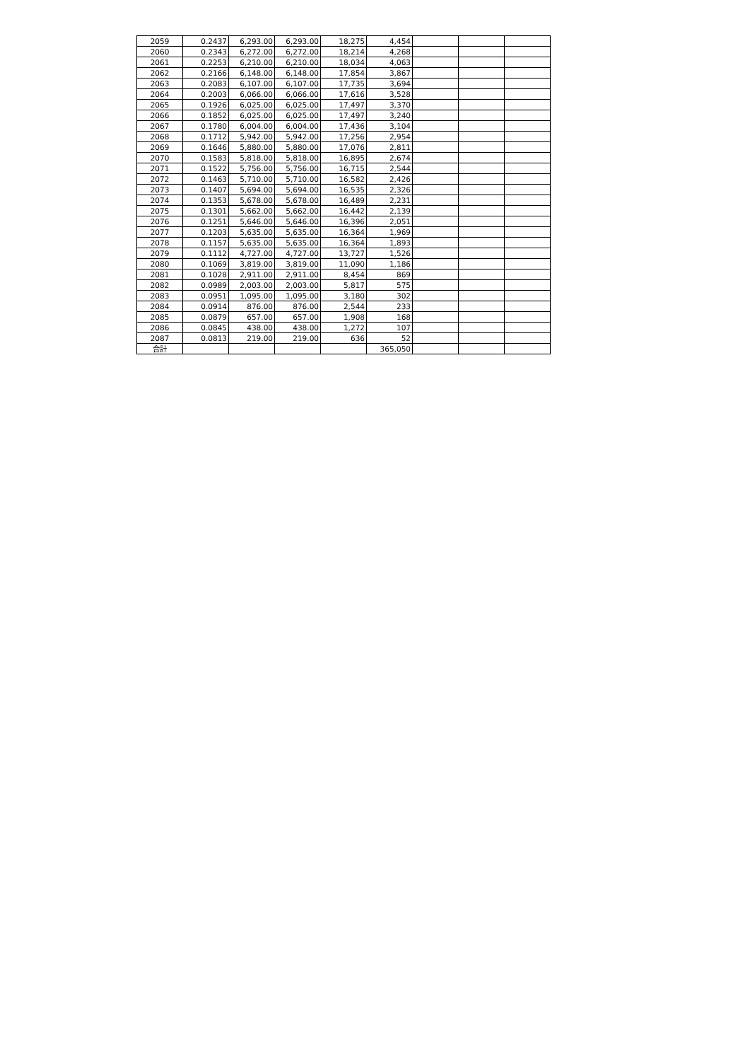| 2059 | 0.2437 | 6,293.00 | 6,293.00 | 18,275 | 4,454 | | | |
| 2060 | 0.2343 | 6,272.00 | 6,272.00 | 18,214 | 4,268 | | | |
| 2061 | 0.2253 | 6,210.00 | 6,210.00 | 18,034 | 4,063 | | | |
| 2062 | 0.2166 | 6,148.00 | 6,148.00 | 17,854 | 3,867 | | | |
| 2063 | 0.2083 | 6,107.00 | 6,107.00 | 17,735 | 3,694 | | | |
| 2064 | 0.2003 | 6,066.00 | 6,066.00 | 17,616 | 3,528 | | | |
| 2065 | 0.1926 | 6,025.00 | 6,025.00 | 17,497 | 3,370 | | | |
| 2066 | 0.1852 | 6,025.00 | 6,025.00 | 17,497 | 3,240 | | | |
| 2067 | 0.1780 | 6,004.00 | 6,004.00 | 17,436 | 3,104 | | | |
| 2068 | 0.1712 | 5,942.00 | 5,942.00 | 17,256 | 2,954 | | | |
| 2069 | 0.1646 | 5,880.00 | 5,880.00 | 17,076 | 2,811 | | | |
| 2070 | 0.1583 | 5,818.00 | 5,818.00 | 16,895 | 2,674 | | | |
| 2071 | 0.1522 | 5,756.00 | 5,756.00 | 16,715 | 2,544 | | | |
| 2072 | 0.1463 | 5,710.00 | 5,710.00 | 16,582 | 2,426 | | | |
| 2073 | 0.1407 | 5,694.00 | 5,694.00 | 16,535 | 2,326 | | | |
| 2074 | 0.1353 | 5,678.00 | 5,678.00 | 16,489 | 2,231 | | | |
| 2075 | 0.1301 | 5,662.00 | 5,662.00 | 16,442 | 2,139 | | | |
| 2076 | 0.1251 | 5,646.00 | 5,646.00 | 16,396 | 2,051 | | | |
| 2077 | 0.1203 | 5,635.00 | 5,635.00 | 16,364 | 1,969 | | | |
| 2078 | 0.1157 | 5,635.00 | 5,635.00 | 16,364 | 1,893 | | | |
| 2079 | 0.1112 | 4,727.00 | 4,727.00 | 13,727 | 1,526 | | | |
| 2080 | 0.1069 | 3,819.00 | 3,819.00 | 11,090 | 1,186 | | | |
| 2081 | 0.1028 | 2,911.00 | 2,911.00 | 8,454 | 869 | | | |
| 2082 | 0.0989 | 2,003.00 | 2,003.00 | 5,817 | 575 | | | |
| 2083 | 0.0951 | 1,095.00 | 1,095.00 | 3,180 | 302 | | | |
| 2084 | 0.0914 | 876.00 | 876.00 | 2,544 | 233 | | | |
| 2085 | 0.0879 | 657.00 | 657.00 | 1,908 | 168 | | | |
| 2086 | 0.0845 | 438.00 | 438.00 | 1,272 | 107 | | | |
| 2087 | 0.0813 | 219.00 | 219.00 | 636 | 52 | | | |
| 合計 | | | | | 365,050 | | | |